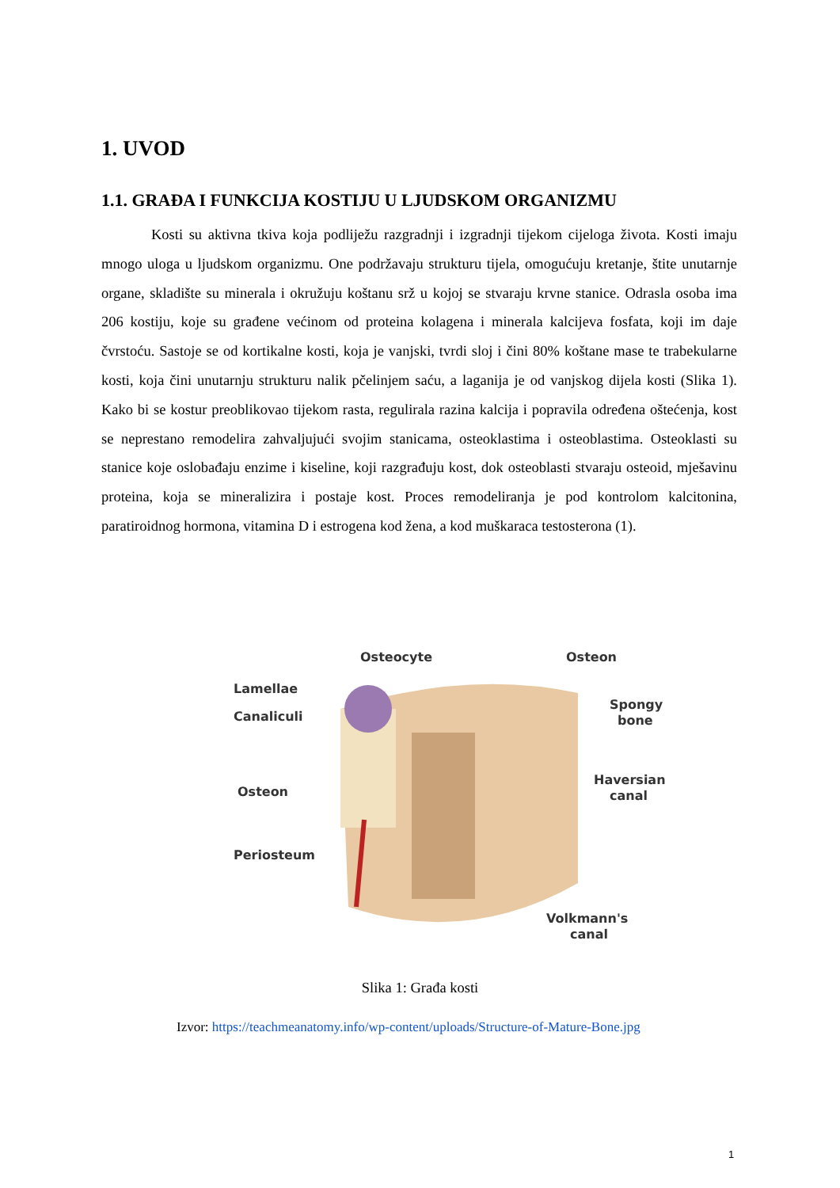1. UVOD
1.1. GRAĐA I FUNKCIJA KOSTIJU U LJUDSKOM ORGANIZMU
Kosti su aktivna tkiva koja podliježu razgradnji i izgradnji tijekom cijeloga života. Kosti imaju mnogo uloga u ljudskom organizmu. One podržavaju strukturu tijela, omogućuju kretanje, štite unutarnje organe, skladište su minerala i okružuju koštanu srž u kojoj se stvaraju krvne stanice. Odrasla osoba ima 206 kostiju, koje su građene većinom od proteina kolagena i minerala kalcijeva fosfata, koji im daje čvrstoću. Sastoje se od kortikalne kosti, koja je vanjski, tvrdi sloj i čini 80% koštane mase te trabekularne kosti, koja čini unutarnju strukturu nalik pčelinjem saću, a laganija je od vanjskog dijela kosti (Slika 1). Kako bi se kostur preoblikovao tijekom rasta, regulirala razina kalcija i popravila određena oštećenja, kost se neprestano remodelira zahvaljujući svojim stanicama, osteoklastima i osteoblastima. Osteoklasti su stanice koje oslobađaju enzime i kiseline, koji razgrađuju kost, dok osteoblasti stvaraju osteoid, mješavinu proteina, koja se mineralizira i postaje kost. Proces remodeliranja je pod kontrolom kalcitonina, paratiroidnog hormona, vitamina D i estrogena kod žena, a kod muškaraca testosterona (1).
Osteocyte
Osteon
Lamellae
Canaliculi
Spongy
bone
Osteon
Haversian
canal
Periosteum
Volkmann's
canal
Slika 1: Građa kosti
Izvor: https://teachmeanatomy.info/wp-content/uploads/Structure-of-Mature-Bone.jpg
1